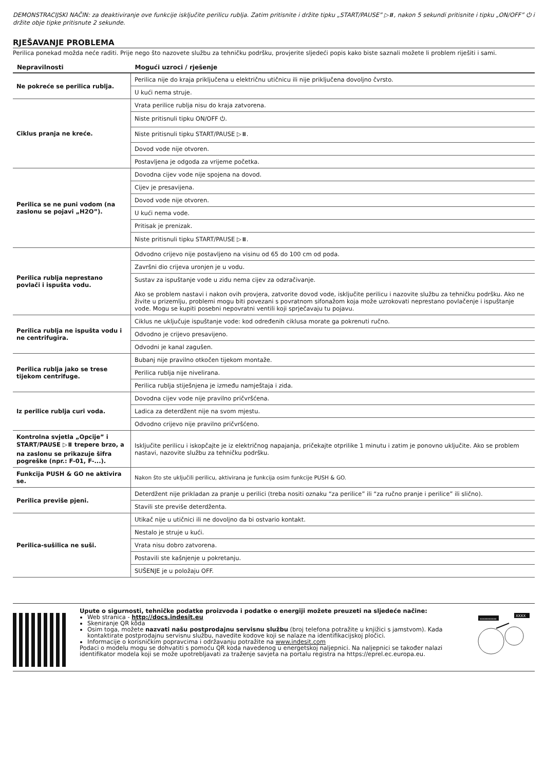DEMONSTRACIJSKI NAČIN: za deaktiviranje ove funkcije isključite perilicu rublja. Zatim pritisnite i držite tipku „START/PAUSE” ▷⏸, nakon 5 sekundi pritisnite i tipku „ON/OFF” ⏻ i držite obje tipke pritisnute 2 sekunde.
RJEŠAVANJE PROBLEMA
Perilica ponekad možda neće raditi. Prije nego što nazovete službu za tehničku podršku, provjerite sljedeći popis kako biste saznali možete li problem riješiti i sami.
| Nepravilnosti | Mogući uzroci / rješenje |
| --- | --- |
| Ne pokreće se perilica rublja. | Perilica nije do kraja priključena u električnu utičnicu ili nije priključena dovoljno čvrsto. |
| | U kući nema struje. |
| Ciklus pranja ne kreće. | Vrata perilice rublja nisu do kraja zatvorena. |
| | Niste pritisnuli tipku ON/OFF ⏻. |
| | Niste pritisnuli tipku START/PAUSE ▷⏸. |
| | Dovod vode nije otvoren. |
| | Postavljena je odgoda za vrijeme početka. |
| Perilica se ne puni vodom (na zaslonu se pojavi „H2O”). | Dovodna cijev vode nije spojena na dovod. |
| | Cijev je presavijena. |
| | Dovod vode nije otvoren. |
| | U kući nema vode. |
| | Pritisak je prenizak. |
| | Niste pritisnuli tipku START/PAUSE ▷⏸. |
| Perilica rublja neprestano povlači i ispušta vodu. | Odvodno crijevo nije postavljeno na visinu od 65 do 100 cm od poda. |
| | Završni dio crijeva uronjen je u vodu. |
| | Sustav za ispuštanje vode u zidu nema cijev za odzračivanje. Ako se problem nastavi i nakon ovih provjera, zatvorite dovod vode, isključite perilicu i nazovite službu za tehničku podršku. Ako ne živite u prizemlju, problemi mogu biti povezani s povratnom sifonažom koja može uzrokovati neprestano povlačenje i ispuštanje vode. Mogu se kupiti posebni nepovratni ventili koji sprječavaju tu pojavu. |
| Perilica rublja ne ispušta vodu i ne centrifugira. | Ciklus ne uključuje ispuštanje vode: kod određenih ciklusa morate ga pokrenuti ručno. |
| | Odvodno je crijevo presavijeno. |
| | Odvodni je kanal zagušen. |
| Perilica rublja jako se trese tijekom centrifuge. | Bubanj nije pravilno otkočen tijekom montaže. |
| | Perilica rublja nije nivelirana. |
| | Perilica rublja stiješnjena je između namještaja i zida. |
| Iz perilice rublja curi voda. | Dovodna cijev vode nije pravilno pričvršćena. |
| | Ladica za deterdžent nije na svom mjestu. |
| | Odvodno crijevo nije pravilno pričvršćeno. |
| Kontrolna svjetla „Opcije” i START/PAUSE ▷⏸ trepere brzo, a na zaslonu se prikazuje šifra pogreške (npr.: F-01, F-...). | Isključite perilicu i iskopčajte je iz električnog napajanja, pričekajte otprilike 1 minutu i zatim je ponovno uključite. Ako se problem nastavi, nazovite službu za tehničku podršku. |
| Funkcija PUSH & GO ne aktivira se. | Nakon što ste uključili perilicu, aktivirana je funkcija osim funkcije PUSH & GO. |
| Perilica previše pjeni. | Deterdžent nije prikladan za pranje u perilici (treba nositi oznaku “za perilice” ili “za ručno pranje i perilice” ili slično). |
| | Stavili ste previše deterdženta. |
| Perilica-sušilica ne suši. | Utikač nije u utičnici ili ne dovoljno da bi ostvario kontakt. |
| | Nestalo je struje u kući. |
| | Vrata nisu dobro zatvorena. |
| | Postavili ste kašnjenje u pokretanju. |
| | SUŠENJE je u položaju OFF. |
Upute o sigurnosti, tehničke podatke proizvoda i podatke o energiji možete preuzeti na sljedeće načine:
Web stranica - http://docs.indesit.eu
Skeniranje QR kôda
Osim toga, možete nazvati našu postprodajnu servisnu službu (broj telefona potražite u knjižici s jamstvom). Kada kontaktirate postprodajnu servisnu službu, navedite kodove koji se nalaze na identifikacijskoj pločici.
Informacije o korisničkim popravcima i održavanju potražite na www.indesit.com
Podaci o modelu mogu se dohvatiti s pomoću QR koda navedenog u energetskoj naljepnici. Na naljepnici se također nalazi identifikator modela koji se može upotrebljavati za traženje savjeta na portalu registra na https://eprel.ec.europa.eu.
xxxxxxxxxxx
XXXX